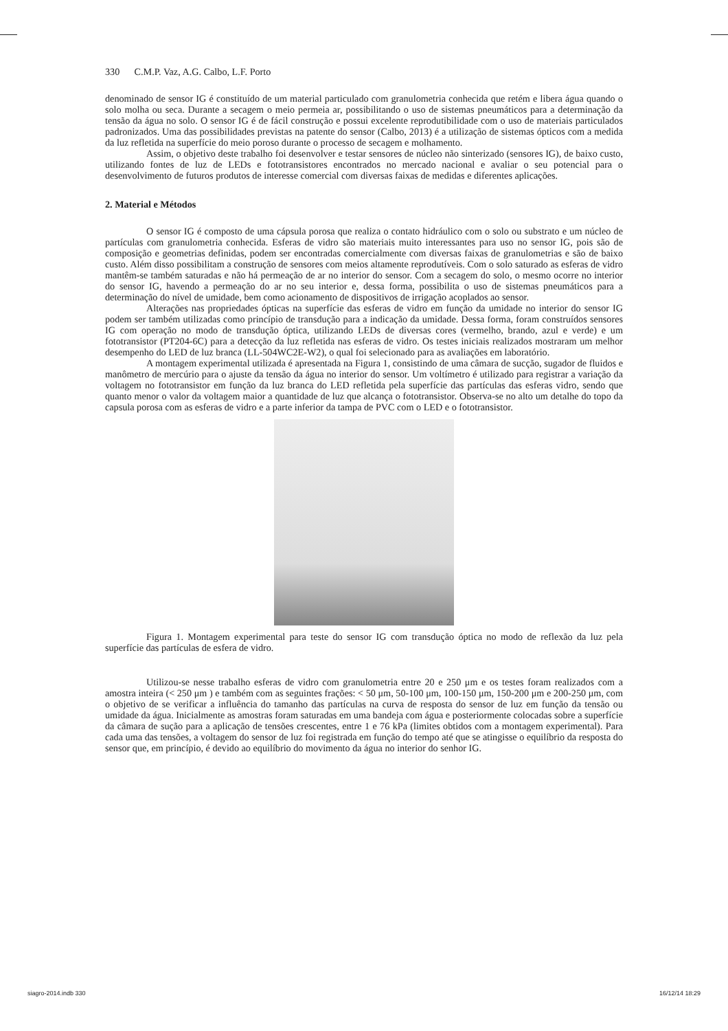330 C.M.P. Vaz, A.G. Calbo, L.F. Porto
denominado de sensor IG é constituído de um material particulado com granulometria conhecida que retém e libera água quando o solo molha ou seca. Durante a secagem o meio permeia ar, possibilitando o uso de sistemas pneumáticos para a determinação da tensão da água no solo. O sensor IG é de fácil construção e possui excelente reprodutibilidade com o uso de materiais particulados padronizados. Uma das possibilidades previstas na patente do sensor (Calbo, 2013) é a utilização de sistemas ópticos com a medida da luz refletida na superfície do meio poroso durante o processo de secagem e molhamento.
Assim, o objetivo deste trabalho foi desenvolver e testar sensores de núcleo não sinterizado (sensores IG), de baixo custo, utilizando fontes de luz de LEDs e fototransistores encontrados no mercado nacional e avaliar o seu potencial para o desenvolvimento de futuros produtos de interesse comercial com diversas faixas de medidas e diferentes aplicações.
2. Material e Métodos
O sensor IG é composto de uma cápsula porosa que realiza o contato hidráulico com o solo ou substrato e um núcleo de partículas com granulometria conhecida. Esferas de vidro são materiais muito interessantes para uso no sensor IG, pois são de composição e geometrias definidas, podem ser encontradas comercialmente com diversas faixas de granulometrias e são de baixo custo. Além disso possibilitam a construção de sensores com meios altamente reprodutíveis. Com o solo saturado as esferas de vidro mantêm-se também saturadas e não há permeação de ar no interior do sensor. Com a secagem do solo, o mesmo ocorre no interior do sensor IG, havendo a permeação do ar no seu interior e, dessa forma, possibilita o uso de sistemas pneumáticos para a determinação do nível de umidade, bem como acionamento de dispositivos de irrigação acoplados ao sensor.
Alterações nas propriedades ópticas na superfície das esferas de vidro em função da umidade no interior do sensor IG podem ser também utilizadas como princípio de transdução para a indicação da umidade. Dessa forma, foram construídos sensores IG com operação no modo de transdução óptica, utilizando LEDs de diversas cores (vermelho, brando, azul e verde) e um fototransistor (PT204-6C) para a detecção da luz refletida nas esferas de vidro. Os testes iniciais realizados mostraram um melhor desempenho do LED de luz branca (LL-504WC2E-W2), o qual foi selecionado para as avaliações em laboratório.
A montagem experimental utilizada é apresentada na Figura 1, consistindo de uma câmara de sucção, sugador de fluidos e manômetro de mercúrio para o ajuste da tensão da água no interior do sensor. Um voltímetro é utilizado para registrar a variação da voltagem no fototransistor em função da luz branca do LED refletida pela superfície das partículas das esferas vidro, sendo que quanto menor o valor da voltagem maior a quantidade de luz que alcança o fototransistor. Observa-se no alto um detalhe do topo da capsula porosa com as esferas de vidro e a parte inferior da tampa de PVC com o LED e o fototransistor.
Figura 1. Montagem experimental para teste do sensor IG com transdução óptica no modo de reflexão da luz pela superfície das partículas de esfera de vidro.
Utilizou-se nesse trabalho esferas de vidro com granulometria entre 20 e 250 μm e os testes foram realizados com a amostra inteira (< 250 μm ) e também com as seguintes frações: < 50 μm, 50-100 μm, 100-150 μm, 150-200 μm e 200-250 μm, com o objetivo de se verificar a influência do tamanho das partículas na curva de resposta do sensor de luz em função da tensão ou umidade da água. Inicialmente as amostras foram saturadas em uma bandeja com água e posteriormente colocadas sobre a superfície da câmara de sução para a aplicação de tensões crescentes, entre 1 e 76 kPa (limites obtidos com a montagem experimental). Para cada uma das tensões, a voltagem do sensor de luz foi registrada em função do tempo até que se atingisse o equilíbrio da resposta do sensor que, em princípio, é devido ao equilíbrio do movimento da água no interior do senhor IG.
siagro-2014.indb 330 16/12/14 18:29